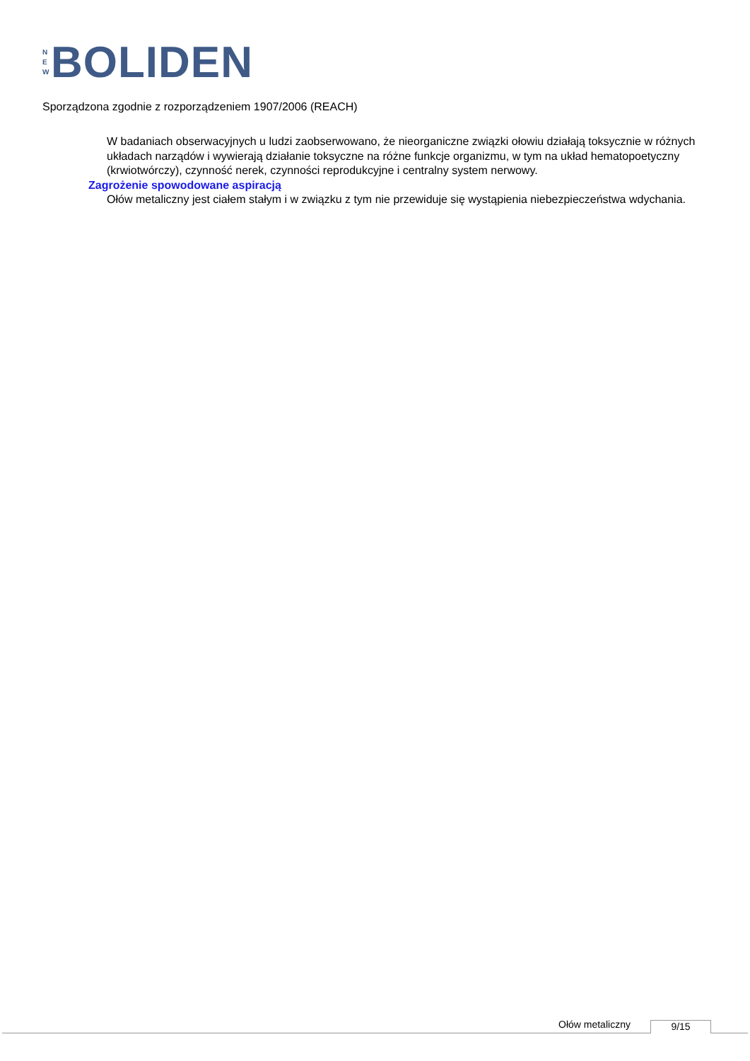N
E
W
BOLIDEN
Sporządzona zgodnie z rozporządzeniem 1907/2006 (REACH)
W badaniach obserwacyjnych u ludzi zaobserwowano, że nieorganiczne związki ołowiu działają toksycznie w różnych układach narządów i wywierają działanie toksyczne na różne funkcje organizmu, w tym na układ hematopoetyczny (krwiotwórczy), czynność nerek, czynności reprodukcyjne i centralny system nerwowy.
Zagrożenie spowodowane aspiracją
Ołów metaliczny jest ciałem stałym i w związku z tym nie przewiduje się wystąpienia niebezpieczeństwa wdychania.
Ołów metaliczny 9/15